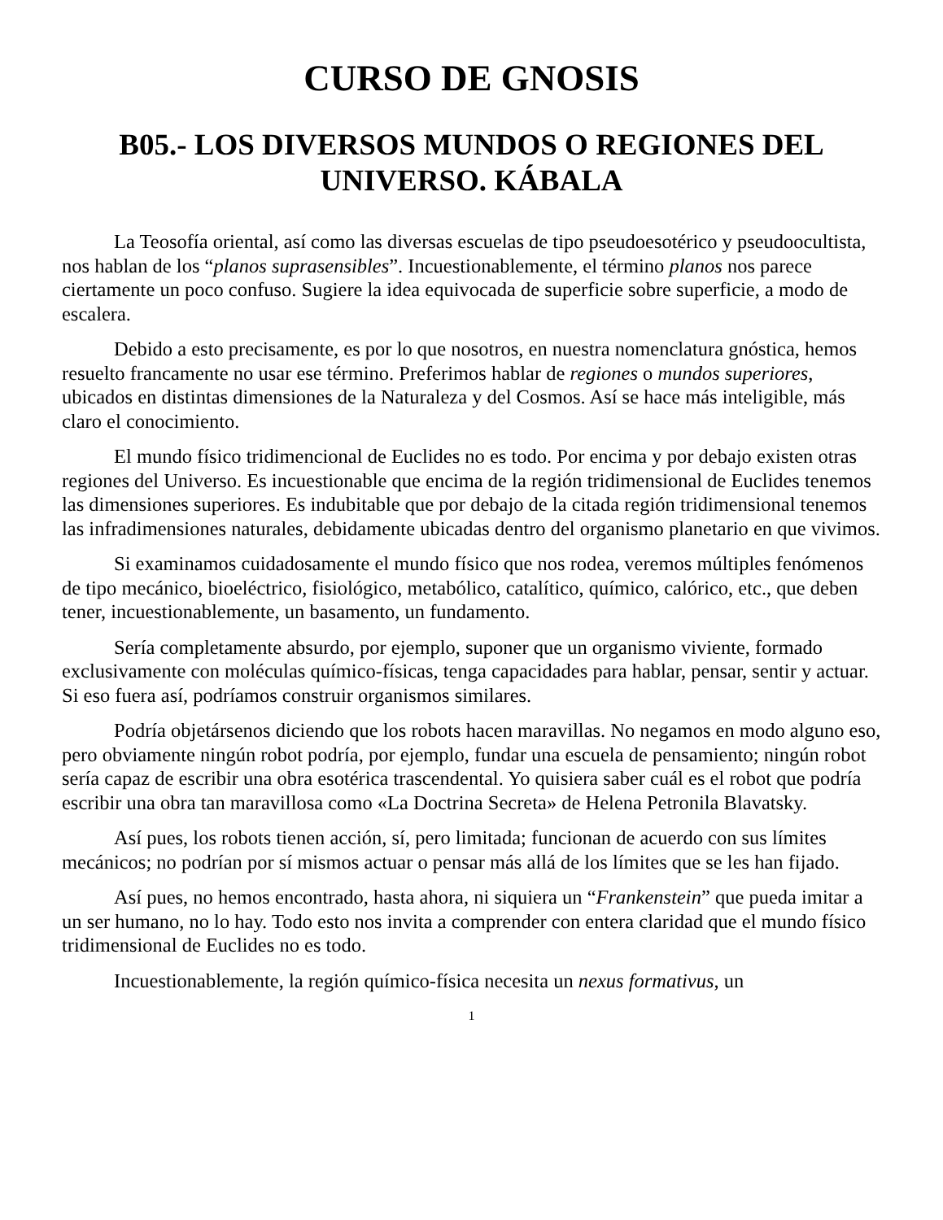CURSO DE GNOSIS
B05.- LOS DIVERSOS MUNDOS O REGIONES DEL UNIVERSO. KÁBALA
La Teosofía oriental, así como las diversas escuelas de tipo pseudoesotérico y pseudoocultista, nos hablan de los “planos suprasensibles”. Incuestionablemente, el término planos nos parece ciertamente un poco confuso. Sugiere la idea equivocada de superficie sobre superficie, a modo de escalera.
Debido a esto precisamente, es por lo que nosotros, en nuestra nomenclatura gnóstica, hemos resuelto francamente no usar ese término. Preferimos hablar de regiones o mundos superiores, ubicados en distintas dimensiones de la Naturaleza y del Cosmos. Así se hace más inteligible, más claro el conocimiento.
El mundo físico tridimencional de Euclides no es todo. Por encima y por debajo existen otras regiones del Universo. Es incuestionable que encima de la región tridimensional de Euclides tenemos las dimensiones superiores. Es indubitable que por debajo de la citada región tridimensional tenemos las infradimensiones naturales, debidamente ubicadas dentro del organismo planetario en que vivimos.
Si examinamos cuidadosamente el mundo físico que nos rodea, veremos múltiples fenómenos de tipo mecánico, bioeléctrico, fisiológico, metabólico, catalítico, químico, calórico, etc., que deben tener, incuestionablemente, un basamento, un fundamento.
Sería completamente absurdo, por ejemplo, suponer que un organismo viviente, formado exclusivamente con moléculas químico-físicas, tenga capacidades para hablar, pensar, sentir y actuar. Si eso fuera así, podríamos construir organismos similares.
Podría objetársenos diciendo que los robots hacen maravillas. No negamos en modo alguno eso, pero obviamente ningún robot podría, por ejemplo, fundar una escuela de pensamiento; ningún robot sería capaz de escribir una obra esotérica trascendental. Yo quisiera saber cuál es el robot que podría escribir una obra tan maravillosa como «La Doctrina Secreta» de Helena Petronila Blavatsky.
Así pues, los robots tienen acción, sí, pero limitada; funcionan de acuerdo con sus límites mecánicos; no podrían por sí mismos actuar o pensar más allá de los límites que se les han fijado.
Así pues, no hemos encontrado, hasta ahora, ni siquiera un “Frankenstein” que pueda imitar a un ser humano, no lo hay. Todo esto nos invita a comprender con entera claridad que el mundo físico tridimensional de Euclides no es todo.
Incuestionablemente, la región químico-física necesita un nexus formativus, un
1